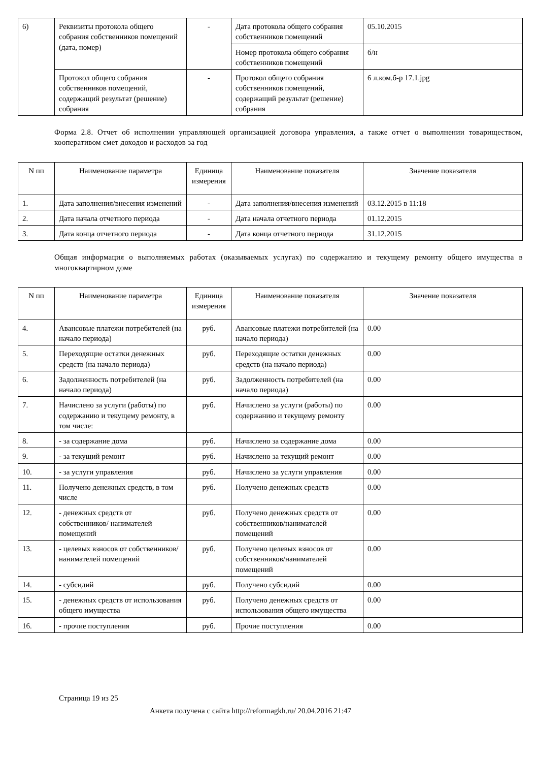| 6) | Реквизиты протокола общего собрания собственников помещений (дата, номер) | - | Дата протокола общего собрания собственников помещений | 05.10.2015 |
| | | | Номер протокола общего собрания собственников помещений | б/н |
| | Протокол общего собрания собственников помещений, содержащий результат (решение) собрания | - | Протокол общего собрания собственников помещений, содержащий результат (решение) собрания | 6 л.ком.б-р 17.1.jpg |
Форма 2.8. Отчет об исполнении управляющей организацией договора управления, а также отчет о выполнении товариществом, кооперативом смет доходов и расходов за год
| N пп | Наименование параметра | Единица измерения | Наименование показателя | Значение показателя |
| --- | --- | --- | --- | --- |
| 1. | Дата заполнения/внесения изменений | - | Дата заполнения/внесения изменений | 03.12.2015 в 11:18 |
| 2. | Дата начала отчетного периода | - | Дата начала отчетного периода | 01.12.2015 |
| 3. | Дата конца отчетного периода | - | Дата конца отчетного периода | 31.12.2015 |
Общая информация о выполняемых работах (оказываемых услугах) по содержанию и текущему ремонту общего имущества в многоквартирном доме
| N пп | Наименование параметра | Единица измерения | Наименование показателя | Значение показателя |
| --- | --- | --- | --- | --- |
| 4. | Авансовые платежи потребителей (на начало периода) | руб. | Авансовые платежи потребителей (на начало периода) | 0.00 |
| 5. | Переходящие остатки денежных средств (на начало периода) | руб. | Переходящие остатки денежных средств (на начало периода) | 0.00 |
| 6. | Задолженность потребителей (на начало периода) | руб. | Задолженность потребителей (на начало периода) | 0.00 |
| 7. | Начислено за услуги (работы) по содержанию и текущему ремонту, в том числе: | руб. | Начислено за услуги (работы) по содержанию и текущему ремонту | 0.00 |
| 8. | - за содержание дома | руб. | Начислено за содержание дома | 0.00 |
| 9. | - за текущий ремонт | руб. | Начислено за текущий ремонт | 0.00 |
| 10. | - за услуги управления | руб. | Начислено за услуги управления | 0.00 |
| 11. | Получено денежных средств, в том числе | руб. | Получено денежных средств | 0.00 |
| 12. | - денежных средств от собственников/ нанимателей помещений | руб. | Получено денежных средств от собственников/нанимателей помещений | 0.00 |
| 13. | - целевых взносов от собственников/ нанимателей помещений | руб. | Получено целевых взносов от собственников/нанимателей помещений | 0.00 |
| 14. | - субсидий | руб. | Получено субсидий | 0.00 |
| 15. | - денежных средств от использования общего имущества | руб. | Получено денежных средств от использования общего имущества | 0.00 |
| 16. | - прочие поступления | руб. | Прочие поступления | 0.00 |
Страница 19 из 25
Анкета получена с сайта http://reformagkh.ru/ 20.04.2016 21:47